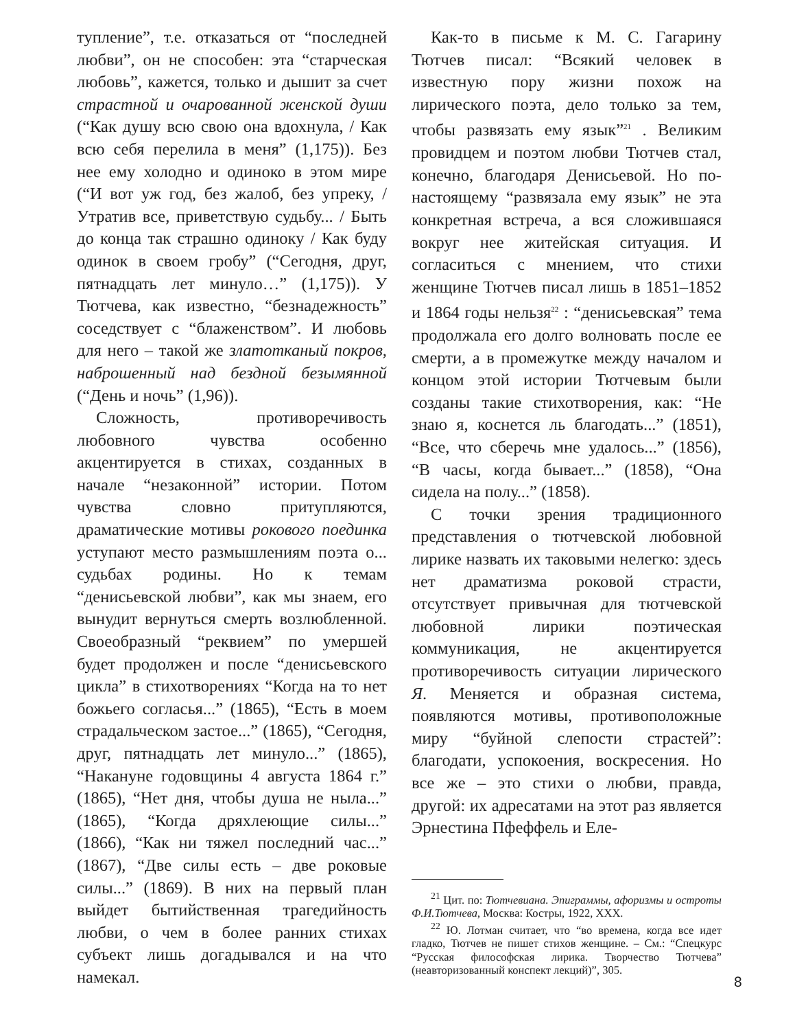тупление”, т.е. отказаться от “последней любви”, он не способен: эта “старческая любовь”, кажется, только и дышит за счет страстной и очарованной женской души (“Как душу всю свою она вдохнула, / Как всю себя перелила в меня” (1,175)). Без нее ему холодно и одиноко в этом мире (“И вот уж год, без жалоб, без упреку, / Утратив все, приветствую судьбу... / Быть до конца так страшно одиноку / Как буду одинок в своем гробу” (“Сегодня, друг, пятнадцать лет минуло…” (1,175)). У Тютчева, как известно, “безнадежность” соседствует с “блаженством”. И любовь для него – такой же златотканый покров, наброшенный над бездной безымянной (“День и ночь” (1,96)).
Сложность, противоречивость любовного чувства особенно акцентируется в стихах, созданных в начале “незаконной” истории. Потом чувства словно притупляются, драматические мотивы рокового поединка уступают место размышлениям поэта о... судьбах родины. Но к темам “денисьевской любви”, как мы знаем, его вынудит вернуться смерть возлюбленной. Своеобразный “реквием” по умершей будет продолжен и после “денисьевского цикла” в стихотворениях “Когда на то нет божьего согласья...” (1865), “Есть в моем страдальческом застое...” (1865), “Сегодня, друг, пятнадцать лет минуло...” (1865), “Накануне годовщины 4 августа 1864 г.” (1865), “Нет дня, чтобы душа не ныла...” (1865), “Когда дряхлеющие силы...” (1866), “Как ни тяжел последний час...” (1867), “Две силы есть – две роковые силы...” (1869). В них на первый план выйдет бытийственная трагедийность любви, о чем в более ранних стихах субъект лишь догадывался и на что намекал.
Как-то в письме к М. С. Гагарину Тютчев писал: “Всякий человек в известную пору жизни похож на лирического поэта, дело только за тем, чтобы развязать ему язык”<sup>21</sup> . Великим провидцем и поэтом любви Тютчев стал, конечно, благодаря Денисьевой. Но по-настоящему “развязала ему язык” не эта конкретная встреча, а вся сложившаяся вокруг нее житейская ситуация. И согласиться с мнением, что стихи женщине Тютчев писал лишь в 1851–1852 и 1864 годы нельзя<sup>22</sup> : “денисьевская” тема продолжала его долго волновать после ее смерти, а в промежутке между началом и концом этой истории Тютчевым были созданы такие стихотворения, как: “Не знаю я, коснется ль благодать...” (1851), “Все, что сберечь мне удалось...” (1856), “В часы, когда бывает...” (1858), “Она сидела на полу...” (1858).
С точки зрения традиционного представления о тютчевской любовной лирике назвать их таковыми нелегко: здесь нет драматизма роковой страсти, отсутствует привычная для тютчевской любовной лирики поэтическая коммуникация, не акцентируется противоречивость ситуации лирического Я. Меняется и образная система, появляются мотивы, противоположные миру “буйной слепости страстей”: благодати, успокоения, воскресения. Но все же – это стихи о любви, правда, другой: их адресатами на этот раз является Эрнестина Пфеффель и Еле-
<sup>21</sup> Цит. по: Тютчевиана. Эпиграммы, афоризмы и остроты Ф.И.Тютчева, Москва: Костры, 1922, XXX.
<sup>22</sup> Ю. Лотман считает, что “во времена, когда все идет гладко, Тютчев не пишет стихов женщине. – См.: “Спецкурс “Русская философская лирика. Творчество Тютчева” (неавторизованный конспект лекций)”, 305.
8